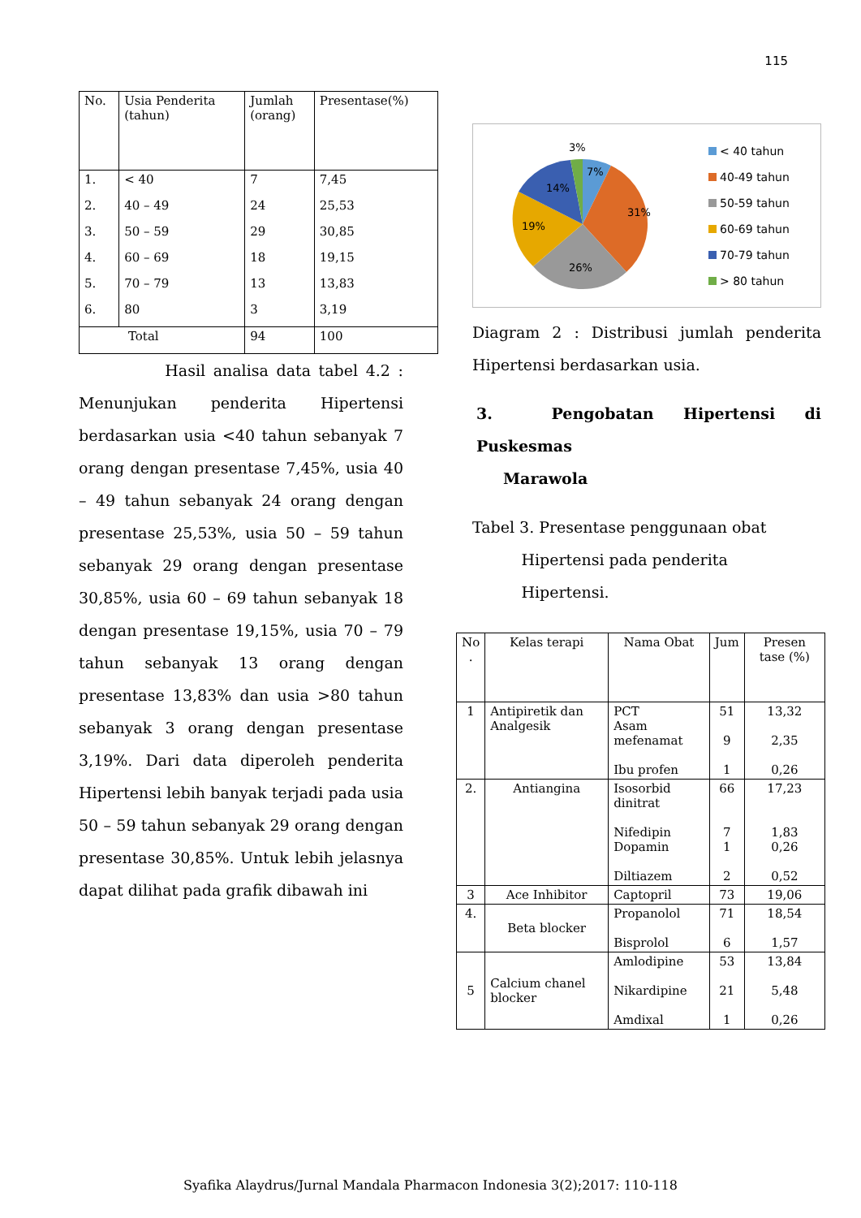115
| No. | Usia Penderita (tahun) | Jumlah (orang) | Presentase(%) |
| --- | --- | --- | --- |
| 1. | < 40 | 7 | 7,45 |
| 2. | 40 – 49 | 24 | 25,53 |
| 3. | 50 – 59 | 29 | 30,85 |
| 4. | 60 – 69 | 18 | 19,15 |
| 5. | 70 – 79 | 13 | 13,83 |
| 6. | 80 | 3 | 3,19 |
| Total | | 94 | 100 |
Hasil analisa data tabel 4.2 : Menunjukan penderita Hipertensi berdasarkan usia <40 tahun sebanyak 7 orang dengan presentase 7,45%, usia 40 – 49 tahun sebanyak 24 orang dengan presentase 25,53%, usia 50 – 59 tahun sebanyak 29 orang dengan presentase 30,85%, usia 60 – 69 tahun sebanyak 18 dengan presentase 19,15%, usia 70 – 79 tahun sebanyak 13 orang dengan presentase 13,83% dan usia >80 tahun sebanyak 3 orang dengan presentase 3,19%. Dari data diperoleh penderita Hipertensi lebih banyak terjadi pada usia 50 – 59 tahun sebanyak 29 orang dengan presentase 30,85%. Untuk lebih jelasnya dapat dilihat pada grafik dibawah ini
3%
7%
14%
31%
19%
26%
< 40 tahun
40-49 tahun
50-59 tahun
60-69 tahun
70-79 tahun
> 80 tahun
Diagram 2 : Distribusi jumlah penderita Hipertensi berdasarkan usia.
3. Pengobatan Hipertensi di Puskesmas
Marawola
Tabel 3. Presentase penggunaan obat
Hipertensi pada penderita
Hipertensi.
| No . | Kelas terapi | Nama Obat | Jum | Presen tase (%) |
| 1 | Antipiretik dan Analgesik | PCT Asam mefenamat Ibu profen | 51 9 1 | 13,32 2,35 0,26 |
| 2. | Antiangina | Isosorbid dinitrat Nifedipin Dopamin Diltiazem | 66 7 1 2 | 17,23 1,83 0,26 0,52 |
| 3 | Ace Inhibitor | Captopril | 73 | 19,06 |
| 4. | Beta blocker | Propanolol Bisprolol | 71 6 | 18,54 1,57 |
| 5 | Calcium chanel blocker | Amlodipine Nikardipine Amdixal | 53 21 1 | 13,84 5,48 0,26 |
Syafika Alaydrus/Jurnal Mandala Pharmacon Indonesia 3(2);2017: 110-118